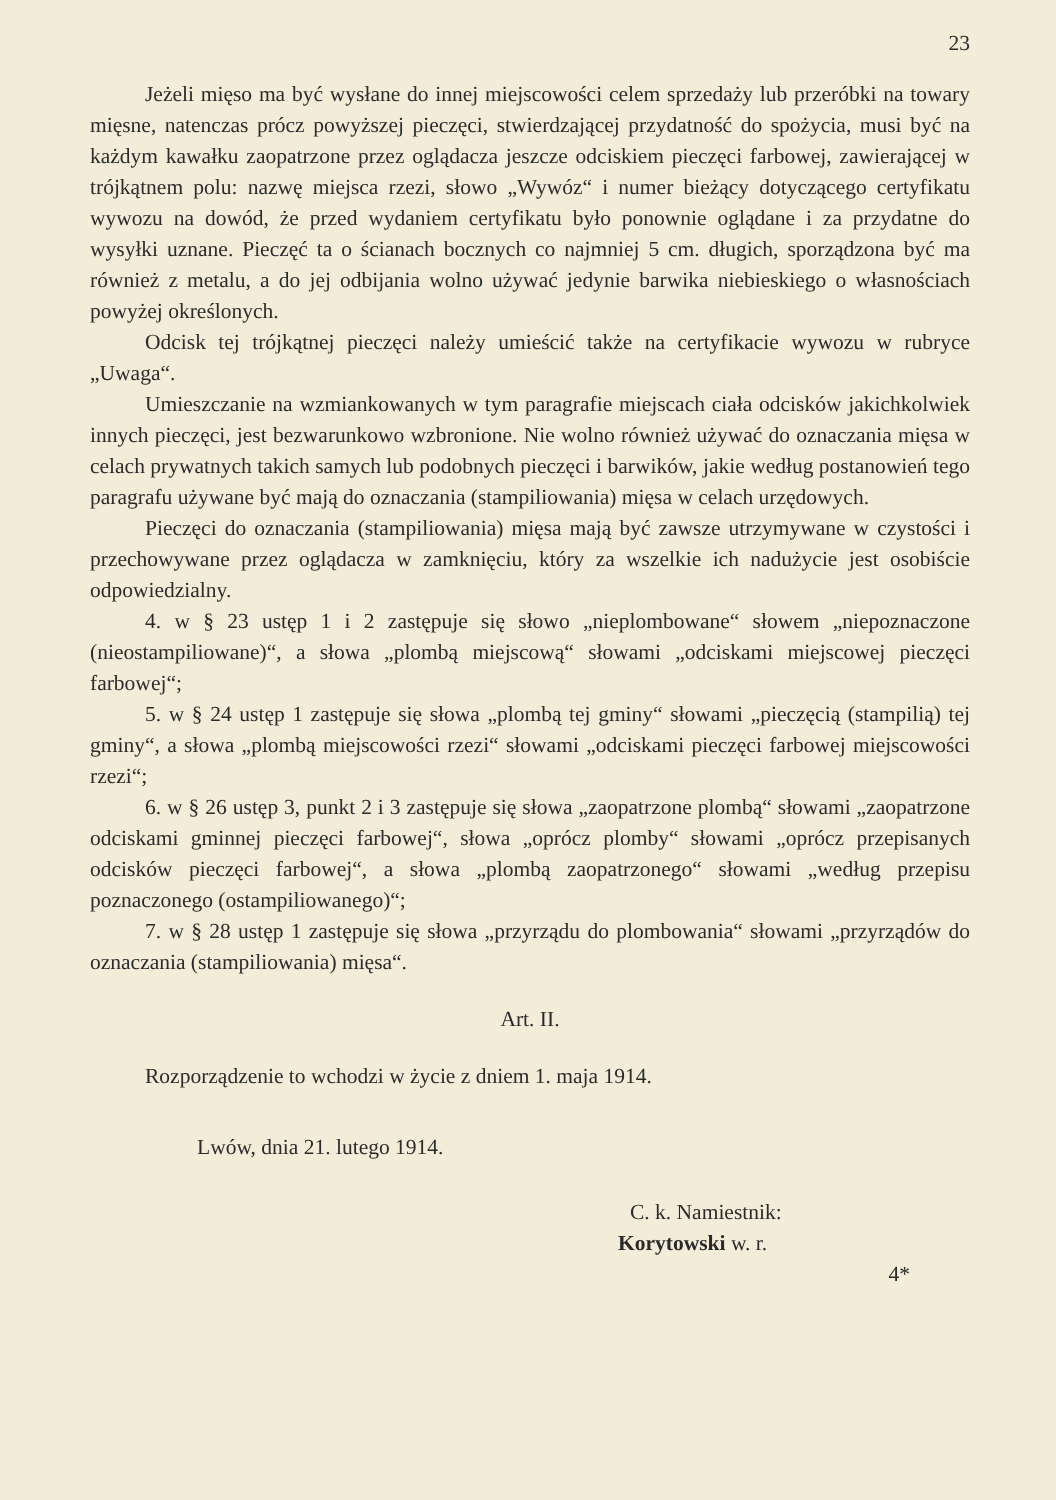23
Jeżeli mięso ma być wysłane do innej miejscowości celem sprzedaży lub przeróbki na towary mięsne, natenczas prócz powyższej pieczęci, stwierdzającej przydatność do spożycia, musi być na każdym kawałku zaopatrzone przez oglądacza jeszcze odciskiem pieczęci farbowej, zawierającej w trójkątnem polu: nazwę miejsca rzezi, słowo „Wywóz“ i numer bieżący dotyczącego certyfikatu wywozu na dowód, że przed wydaniem certyfikatu było ponownie oglądane i za przydatne do wysyłki uznane. Pieczęć ta o ścianach bocznych co najmniej 5 cm. długich, sporządzona być ma również z metalu, a do jej odbijania wolno używać jedynie barwika niebieskiego o własnościach powyżej określonych.
Odcisk tej trójkątnej pieczęci należy umieścić także na certyfikacie wywozu w rubryce „Uwaga“.
Umieszczanie na wzmiankowanych w tym paragrafie miejscach ciała odcisków jakichkolwiek innych pieczęci, jest bezwarunkowo wzbronione. Nie wolno również używać do oznaczania mięsa w celach prywatnych takich samych lub podobnych pieczęci i barwików, jakie według postanowień tego paragrafu używane być mają do oznaczania (stampiliowania) mięsa w celach urzędowych.
Pieczęci do oznaczania (stampiliowania) mięsa mają być zawsze utrzymywane w czystości i przechowywane przez oglądacza w zamknięciu, który za wszelkie ich nadużycie jest osobiście odpowiedzialny.
4. w § 23 ustęp 1 i 2 zastępuje się słowo „nieplombowane“ słowem „niepoznaczone (nieostampiliowane)“, a słowa „plombą miejscową“ słowami „odciskami miejscowej pieczęci farbowej“;
5. w § 24 ustęp 1 zastępuje się słowa „plombą tej gminy“ słowami „pieczęcią (stampilią) tej gminy“, a słowa „plombą miejscowości rzezi“ słowami „odciskami pieczęci farbowej miejscowości rzezi“;
6. w § 26 ustęp 3, punkt 2 i 3 zastępuje się słowa „zaopatrzone plombą“ słowami „zaopatrzone odciskami gminnej pieczęci farbowej“, słowa „oprócz plomby“ słowami „oprócz przepisanych odcisków pieczęci farbowej“, a słowa „plombą zaopatrzonego“ słowami „według przepisu poznaczonego (ostampiliowanego)“;
7. w § 28 ustęp 1 zastępuje się słowa „przyrządu do plombowania“ słowami „przyrządów do oznaczania (stampiliowania) mięsa“.
Art. II.
Rozporządzenie to wchodzi w życie z dniem 1. maja 1914.
Lwów, dnia 21. lutego 1914.
C. k. Namiestnik:
Korytowski w. r.
4*